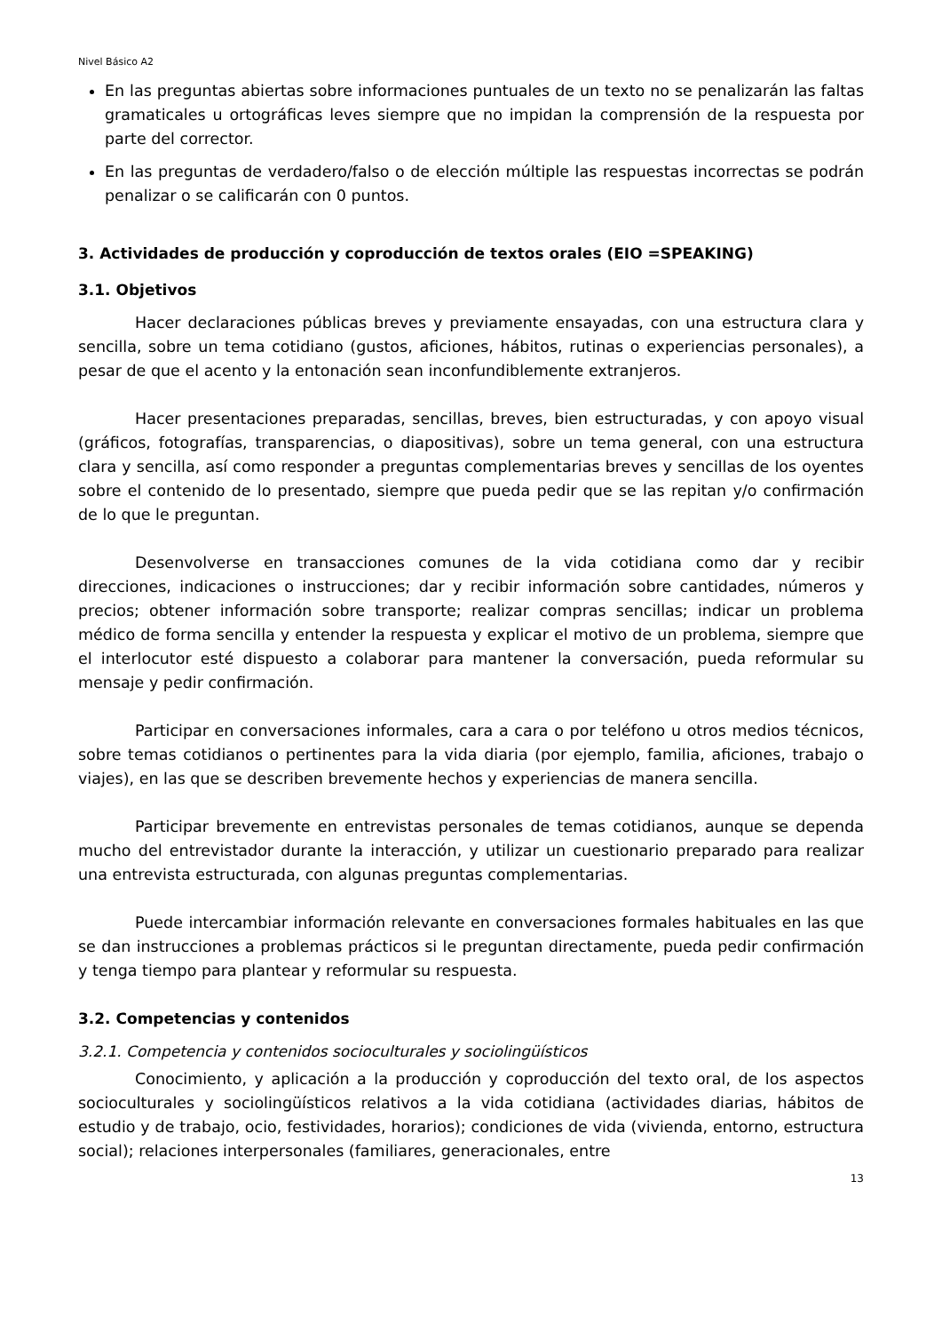Nivel Básico A2
En las preguntas abiertas sobre informaciones puntuales de un texto no se penalizarán las faltas gramaticales u ortográficas leves siempre que no impidan la comprensión de la respuesta por parte del corrector.
En las preguntas de verdadero/falso o de elección múltiple las respuestas incorrectas se podrán penalizar o se calificarán con 0 puntos.
3. Actividades de producción y coproducción de textos orales (EIO =SPEAKING)
3.1. Objetivos
Hacer declaraciones públicas breves y previamente ensayadas, con una estructura clara y sencilla, sobre un tema cotidiano (gustos, aficiones, hábitos, rutinas o experiencias personales), a pesar de que el acento y la entonación sean inconfundiblemente extranjeros.
Hacer presentaciones preparadas, sencillas, breves, bien estructuradas, y con apoyo visual (gráficos, fotografías, transparencias, o diapositivas), sobre un tema general, con una estructura clara y sencilla, así como responder a preguntas complementarias breves y sencillas de los oyentes sobre el contenido de lo presentado, siempre que pueda pedir que se las repitan y/o confirmación de lo que le preguntan.
Desenvolverse en transacciones comunes de la vida cotidiana como dar y recibir direcciones, indicaciones o instrucciones; dar y recibir información sobre cantidades, números y precios; obtener información sobre transporte; realizar compras sencillas; indicar un problema médico de forma sencilla y entender la respuesta y explicar el motivo de un problema, siempre que el interlocutor esté dispuesto a colaborar para mantener la conversación, pueda reformular su mensaje y pedir confirmación.
Participar en conversaciones informales, cara a cara o por teléfono u otros medios técnicos, sobre temas cotidianos o pertinentes para la vida diaria (por ejemplo, familia, aficiones, trabajo o viajes), en las que se describen brevemente hechos y experiencias de manera sencilla.
Participar brevemente en entrevistas personales de temas cotidianos, aunque se dependa mucho del entrevistador durante la interacción, y utilizar un cuestionario preparado para realizar una entrevista estructurada, con algunas preguntas complementarias.
Puede intercambiar información relevante en conversaciones formales habituales en las que se dan instrucciones a problemas prácticos si le preguntan directamente, pueda pedir confirmación y tenga tiempo para plantear y reformular su respuesta.
3.2. Competencias y contenidos
3.2.1. Competencia y contenidos socioculturales y sociolingüísticos
Conocimiento, y aplicación a la producción y coproducción del texto oral, de los aspectos socioculturales y sociolingüísticos relativos a la vida cotidiana (actividades diarias, hábitos de estudio y de trabajo, ocio, festividades, horarios); condiciones de vida (vivienda, entorno, estructura social); relaciones interpersonales (familiares, generacionales, entre
13